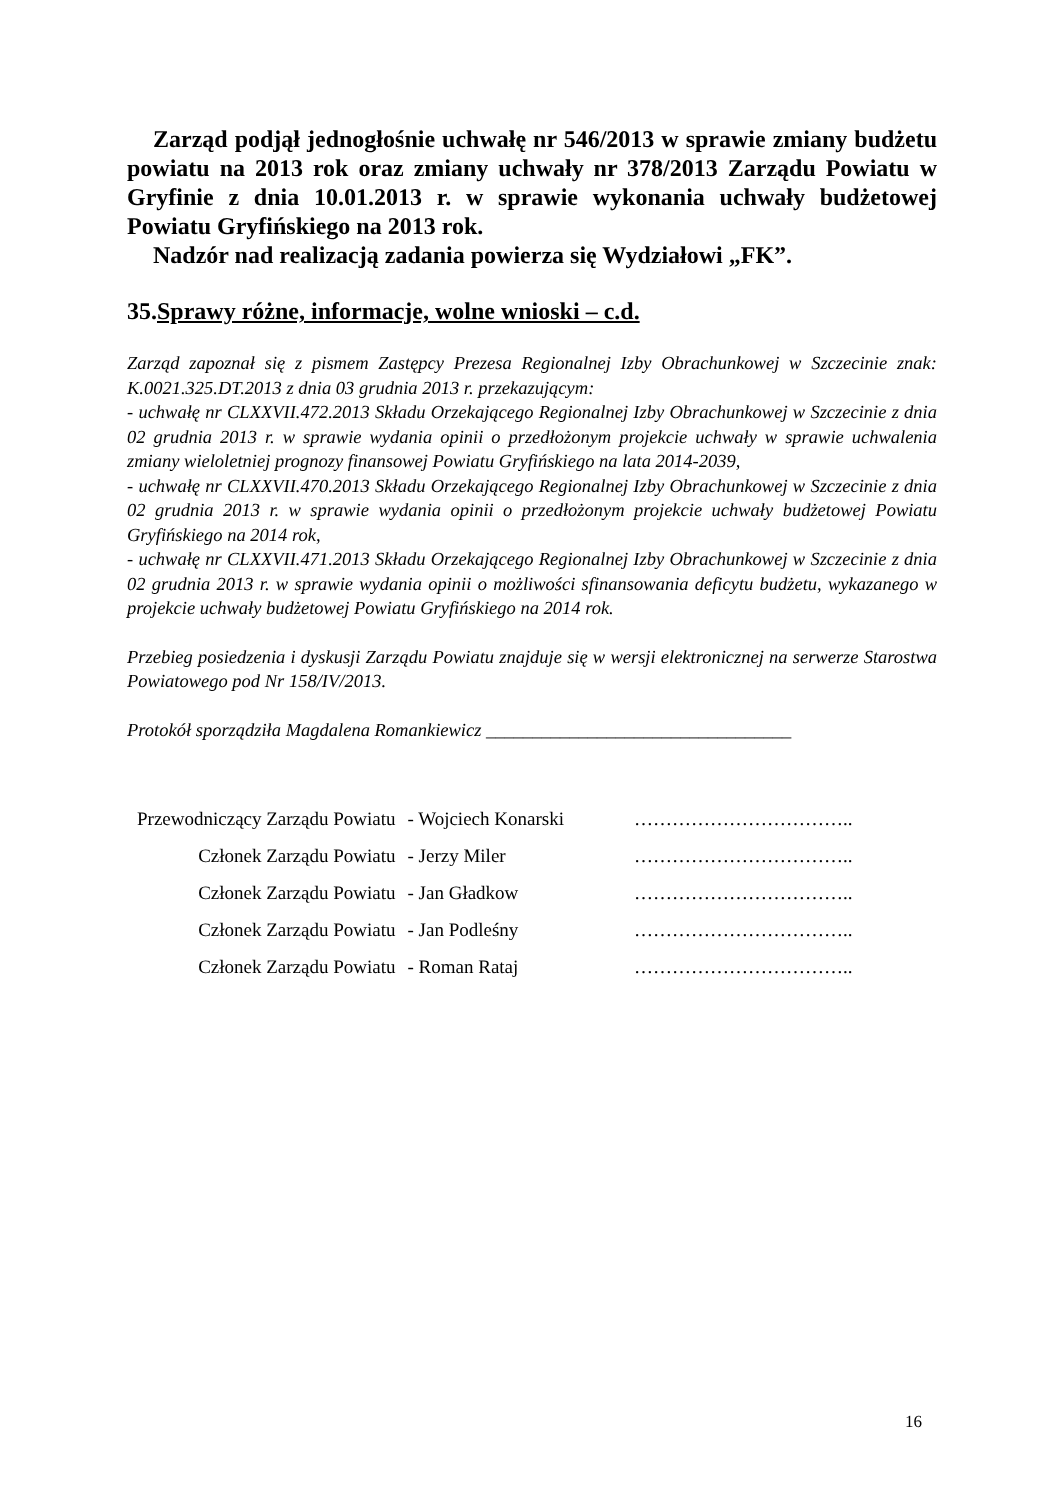Zarząd podjął jednogłośnie uchwałę nr 546/2013 w sprawie zmiany budżetu powiatu na 2013 rok oraz zmiany uchwały nr 378/2013 Zarządu Powiatu w Gryfinie z dnia 10.01.2013 r. w sprawie wykonania uchwały budżetowej Powiatu Gryfińskiego na 2013 rok.
Nadzór nad realizacją zadania powierza się Wydziałowi „FK”.
35.Sprawy różne, informacje, wolne wnioski – c.d.
Zarząd zapoznał się z pismem Zastępcy Prezesa Regionalnej Izby Obrachunkowej w Szczecinie znak: K.0021.325.DT.2013 z dnia 03 grudnia 2013 r. przekazującym:
- uchwałę nr CLXXVII.472.2013 Składu Orzekającego Regionalnej Izby Obrachunkowej w Szczecinie z dnia 02 grudnia 2013 r. w sprawie wydania opinii o przedłożonym projekcie uchwały w sprawie uchwalenia zmiany wieloletniej prognozy finansowej Powiatu Gryfińskiego na lata 2014-2039,
- uchwałę nr CLXXVII.470.2013 Składu Orzekającego Regionalnej Izby Obrachunkowej w Szczecinie z dnia 02 grudnia 2013 r. w sprawie wydania opinii o przedłożonym projekcie uchwały budżetowej Powiatu Gryfińskiego na 2014 rok,
- uchwałę nr CLXXVII.471.2013 Składu Orzekającego Regionalnej Izby Obrachunkowej w Szczecinie z dnia 02 grudnia 2013 r. w sprawie wydania opinii o możliwości sfinansowania deficytu budżetu, wykazanego w projekcie uchwały budżetowej Powiatu Gryfińskiego na 2014 rok.
Przebieg posiedzenia i dyskusji Zarządu Powiatu znajduje się w wersji elektronicznej na serwerze Starostwa Powiatowego pod Nr 158/IV/2013.
Protokół sporządziła Magdalena Romankiewicz _________________________________
| Przewodniczący Zarządu Powiatu | - Wojciech Konarski | …………………………….. |
| Członek Zarządu Powiatu | - Jerzy Miler | …………………………….. |
| Członek Zarządu Powiatu | - Jan Gładkow | …………………………….. |
| Członek Zarządu Powiatu | - Jan Podleśny | …………………………….. |
| Członek Zarządu Powiatu | - Roman Rataj | …………………………….. |
16